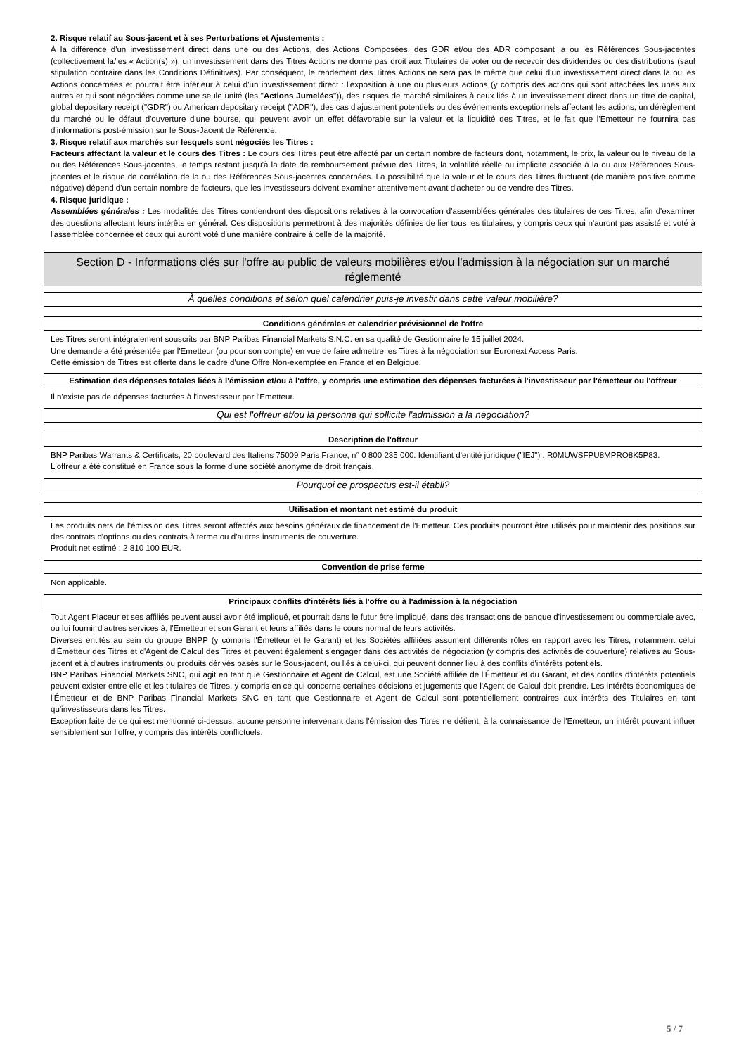2. Risque relatif au Sous-jacent et à ses Perturbations et Ajustements :
À la différence d'un investissement direct dans une ou des Actions, des Actions Composées, des GDR et/ou des ADR composant la ou les Références Sous-jacentes (collectivement la/les « Action(s) »), un investissement dans des Titres Actions ne donne pas droit aux Titulaires de voter ou de recevoir des dividendes ou des distributions (sauf stipulation contraire dans les Conditions Définitives). Par conséquent, le rendement des Titres Actions ne sera pas le même que celui d'un investissement direct dans la ou les Actions concernées et pourrait être inférieur à celui d'un investissement direct : l'exposition à une ou plusieurs actions (y compris des actions qui sont attachées les unes aux autres et qui sont négociées comme une seule unité (les "Actions Jumelées")), des risques de marché similaires à ceux liés à un investissement direct dans un titre de capital, global depositary receipt ("GDR") ou American depositary receipt ("ADR"), des cas d'ajustement potentiels ou des événements exceptionnels affectant les actions, un dérèglement du marché ou le défaut d'ouverture d'une bourse, qui peuvent avoir un effet défavorable sur la valeur et la liquidité des Titres, et le fait que l'Emetteur ne fournira pas d'informations post-émission sur le Sous-Jacent de Référence.
3. Risque relatif aux marchés sur lesquels sont négociés les Titres :
Facteurs affectant la valeur et le cours des Titres : Le cours des Titres peut être affecté par un certain nombre de facteurs dont, notamment, le prix, la valeur ou le niveau de la ou des Références Sous-jacentes, le temps restant jusqu'à la date de remboursement prévue des Titres, la volatilité réelle ou implicite associée à la ou aux Références Sous-jacentes et le risque de corrélation de la ou des Références Sous-jacentes concernées. La possibilité que la valeur et le cours des Titres fluctuent (de manière positive comme négative) dépend d'un certain nombre de facteurs, que les investisseurs doivent examiner attentivement avant d'acheter ou de vendre des Titres.
4. Risque juridique :
Assemblées générales : Les modalités des Titres contiendront des dispositions relatives à la convocation d'assemblées générales des titulaires de ces Titres, afin d'examiner des questions affectant leurs intérêts en général. Ces dispositions permettront à des majorités définies de lier tous les titulaires, y compris ceux qui n'auront pas assisté et voté à l'assemblée concernée et ceux qui auront voté d'une manière contraire à celle de la majorité.
Section D - Informations clés sur l'offre au public de valeurs mobilières et/ou l'admission à la négociation sur un marché réglementé
À quelles conditions et selon quel calendrier puis-je investir dans cette valeur mobilière?
Conditions générales et calendrier prévisionnel de l'offre
Les Titres seront intégralement souscrits par BNP Paribas Financial Markets S.N.C. en sa qualité de Gestionnaire le 15 juillet 2024.
Une demande a été présentée par l'Emetteur (ou pour son compte) en vue de faire admettre les Titres à la négociation sur Euronext Access Paris.
Cette émission de Titres est offerte dans le cadre d'une Offre Non-exemptée en France et en Belgique.
Estimation des dépenses totales liées à l'émission et/ou à l'offre, y compris une estimation des dépenses facturées à l'investisseur par l'émetteur ou l'offreur
Il n'existe pas de dépenses facturées à l'investisseur par l'Emetteur.
Qui est l'offreur et/ou la personne qui sollicite l'admission à la négociation?
Description de l'offreur
BNP Paribas Warrants & Certificats, 20 boulevard des Italiens 75009 Paris France, n° 0 800 235 000. Identifiant d'entité juridique ("IEJ") : R0MUWSFPU8MPRO8K5P83.
L'offreur a été constitué en France sous la forme d'une société anonyme de droit français.
Pourquoi ce prospectus est-il établi?
Utilisation et montant net estimé du produit
Les produits nets de l'émission des Titres seront affectés aux besoins généraux de financement de l'Emetteur. Ces produits pourront être utilisés pour maintenir des positions sur des contrats d'options ou des contrats à terme ou d'autres instruments de couverture.
Produit net estimé : 2 810 100 EUR.
Convention de prise ferme
Non applicable.
Principaux conflits d'intérêts liés à l'offre ou à l'admission à la négociation
Tout Agent Placeur et ses affiliés peuvent aussi avoir été impliqué, et pourrait dans le futur être impliqué, dans des transactions de banque d'investissement ou commerciale avec, ou lui fournir d'autres services à, l'Emetteur et son Garant et leurs affiliés dans le cours normal de leurs activités.
Diverses entités au sein du groupe BNPP (y compris l'Émetteur et le Garant) et les Sociétés affiliées assument différents rôles en rapport avec les Titres, notamment celui d'Émetteur des Titres et d'Agent de Calcul des Titres et peuvent également s'engager dans des activités de négociation (y compris des activités de couverture) relatives au Sous-jacent et à d'autres instruments ou produits dérivés basés sur le Sous-jacent, ou liés à celui-ci, qui peuvent donner lieu à des conflits d'intérêts potentiels.
BNP Paribas Financial Markets SNC, qui agit en tant que Gestionnaire et Agent de Calcul, est une Société affiliée de l'Émetteur et du Garant, et des conflits d'intérêts potentiels peuvent exister entre elle et les titulaires de Titres, y compris en ce qui concerne certaines décisions et jugements que l'Agent de Calcul doit prendre. Les intérêts économiques de l'Émetteur et de BNP Paribas Financial Markets SNC en tant que Gestionnaire et Agent de Calcul sont potentiellement contraires aux intérêts des Titulaires en tant qu'investisseurs dans les Titres.
Exception faite de ce qui est mentionné ci-dessus, aucune personne intervenant dans l'émission des Titres ne détient, à la connaissance de l'Emetteur, un intérêt pouvant influer sensiblement sur l'offre, y compris des intérêts conflictuels.
5 / 7